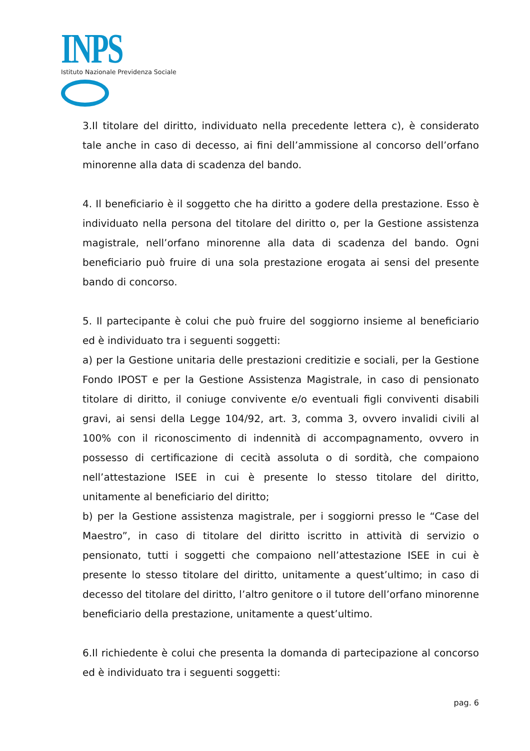INPS
Istituto Nazionale Previdenza Sociale
3.Il titolare del diritto, individuato nella precedente lettera c), è considerato tale anche in caso di decesso, ai fini dell’ammissione al concorso dell’orfano minorenne alla data di scadenza del bando.
4. Il beneficiario è il soggetto che ha diritto a godere della prestazione. Esso è individuato nella persona del titolare del diritto o, per la Gestione assistenza magistrale, nell’orfano minorenne alla data di scadenza del bando. Ogni beneficiario può fruire di una sola prestazione erogata ai sensi del presente bando di concorso.
5. Il partecipante è colui che può fruire del soggiorno insieme al beneficiario ed è individuato tra i seguenti soggetti:
a) per la Gestione unitaria delle prestazioni creditizie e sociali, per la Gestione Fondo IPOST e per la Gestione Assistenza Magistrale, in caso di pensionato titolare di diritto, il coniuge convivente e/o eventuali figli conviventi disabili gravi, ai sensi della Legge 104/92, art. 3, comma 3, ovvero invalidi civili al 100% con il riconoscimento di indennità di accompagnamento, ovvero in possesso di certificazione di cecità assoluta o di sordità, che compaiono nell’attestazione ISEE in cui è presente lo stesso titolare del diritto, unitamente al beneficiario del diritto;
b) per la Gestione assistenza magistrale, per i soggiorni presso le “Case del Maestro”, in caso di titolare del diritto iscritto in attività di servizio o pensionato, tutti i soggetti che compaiono nell’attestazione ISEE in cui è presente lo stesso titolare del diritto, unitamente a quest’ultimo; in caso di decesso del titolare del diritto, l’altro genitore o il tutore dell’orfano minorenne beneficiario della prestazione, unitamente a quest’ultimo.
6.Il richiedente è colui che presenta la domanda di partecipazione al concorso ed è individuato tra i seguenti soggetti:
pag. 6